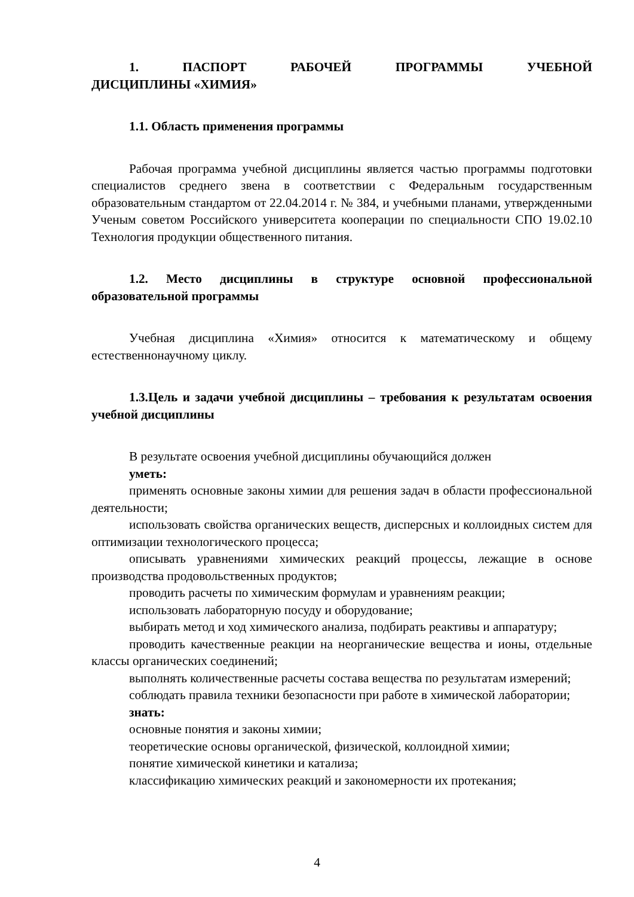1. ПАСПОРТ РАБОЧЕЙ ПРОГРАММЫ УЧЕБНОЙ
ДИСЦИПЛИНЫ «ХИМИЯ»
1.1. Область применения программы
Рабочая программа учебной дисциплины является частью программы подготовки специалистов среднего звена в соответствии с Федеральным государственным образовательным стандартом от 22.04.2014 г. № 384, и учебными планами, утвержденными Ученым советом Российского университета кооперации по специальности СПО 19.02.10 Технология продукции общественного питания.
1.2. Место дисциплины в структуре основной профессиональной образовательной программы
Учебная дисциплина «Химия» относится к математическому и общему естественнонаучному циклу.
1.3.Цель и задачи учебной дисциплины – требования к результатам освоения учебной дисциплины
В результате освоения учебной дисциплины обучающийся должен
уметь:
применять основные законы химии для решения задач в области профессиональной деятельности;
использовать свойства органических веществ, дисперсных и коллоидных систем для оптимизации технологического процесса;
описывать уравнениями химических реакций процессы, лежащие в основе производства продовольственных продуктов;
проводить расчеты по химическим формулам и уравнениям реакции;
использовать лабораторную посуду и оборудование;
выбирать метод и ход химического анализа, подбирать реактивы и аппаратуру;
проводить качественные реакции на неорганические вещества и ионы, отдельные классы органических соединений;
выполнять количественные расчеты состава вещества по результатам измерений;
соблюдать правила техники безопасности при работе в химической лаборатории;
знать:
основные понятия и законы химии;
теоретические основы органической, физической, коллоидной химии;
понятие химической кинетики и катализа;
классификацию химических реакций и закономерности их протекания;
4